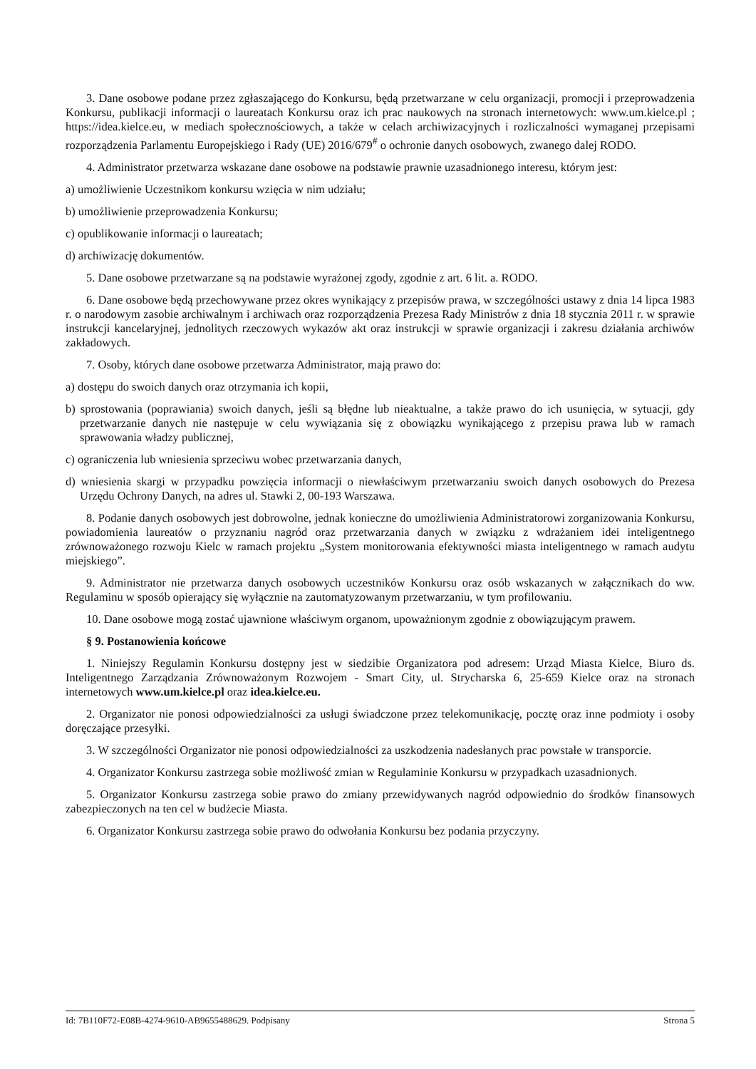3. Dane osobowe podane przez zgłaszającego do Konkursu, będą przetwarzane w celu organizacji, promocji i przeprowadzenia Konkursu, publikacji informacji o laureatach Konkursu oraz ich prac naukowych na stronach internetowych: www.um.kielce.pl ; https://idea.kielce.eu, w mediach społecznościowych, a także w celach archiwizacyjnych i rozliczalności wymaganej przepisami rozporządzenia Parlamentu Europejskiego i Rady (UE) 2016/679<sup>#</sup> o ochronie danych osobowych, zwanego dalej RODO.
4. Administrator przetwarza wskazane dane osobowe na podstawie prawnie uzasadnionego interesu, którym jest:
a) umożliwienie Uczestnikom konkursu wzięcia w nim udziału;
b) umożliwienie przeprowadzenia Konkursu;
c) opublikowanie informacji o laureatach;
d) archiwizację dokumentów.
5. Dane osobowe przetwarzane są na podstawie wyrażonej zgody, zgodnie z art. 6 lit. a. RODO.
6. Dane osobowe będą przechowywane przez okres wynikający z przepisów prawa, w szczególności ustawy z dnia 14 lipca 1983 r. o narodowym zasobie archiwalnym i archiwach oraz rozporządzenia Prezesa Rady Ministrów z dnia 18 stycznia 2011 r. w sprawie instrukcji kancelaryjnej, jednolitych rzeczowych wykazów akt oraz instrukcji w sprawie organizacji i zakresu działania archiwów zakładowych.
7. Osoby, których dane osobowe przetwarza Administrator, mają prawo do:
a) dostępu do swoich danych oraz otrzymania ich kopii,
b) sprostowania (poprawiania) swoich danych, jeśli są błędne lub nieaktualne, a także prawo do ich usunięcia, w sytuacji, gdy przetwarzanie danych nie następuje w celu wywiązania się z obowiązku wynikającego z przepisu prawa lub w ramach sprawowania władzy publicznej,
c) ograniczenia lub wniesienia sprzeciwu wobec przetwarzania danych,
d) wniesienia skargi w przypadku powzięcia informacji o niewłaściwym przetwarzaniu swoich danych osobowych do Prezesa Urzędu Ochrony Danych, na adres ul. Stawki 2, 00-193 Warszawa.
8. Podanie danych osobowych jest dobrowolne, jednak konieczne do umożliwienia Administratorowi zorganizowania Konkursu, powiadomienia laureatów o przyznaniu nagród oraz przetwarzania danych w związku z wdrażaniem idei inteligentnego zrównoważonego rozwoju Kielc w ramach projektu „System monitorowania efektywności miasta inteligentnego w ramach audytu miejskiego”.
9. Administrator nie przetwarza danych osobowych uczestników Konkursu oraz osób wskazanych w załącznikach do ww. Regulaminu w sposób opierający się wyłącznie na zautomatyzowanym przetwarzaniu, w tym profilowaniu.
10. Dane osobowe mogą zostać ujawnione właściwym organom, upoważnionym zgodnie z obowiązującym prawem.
§ 9. Postanowienia końcowe
1. Niniejszy Regulamin Konkursu dostępny jest w siedzibie Organizatora pod adresem: Urząd Miasta Kielce, Biuro ds. Inteligentnego Zarządzania Zrównoważonym Rozwojem - Smart City, ul. Strycharska 6, 25-659 Kielce oraz na stronach internetowych www.um.kielce.pl oraz idea.kielce.eu.
2. Organizator nie ponosi odpowiedzialności za usługi świadczone przez telekomunikację, pocztę oraz inne podmioty i osoby doręczające przesyłki.
3. W szczególności Organizator nie ponosi odpowiedzialności za uszkodzenia nadesłanych prac powstałe w transporcie.
4. Organizator Konkursu zastrzega sobie możliwość zmian w Regulaminie Konkursu w przypadkach uzasadnionych.
5. Organizator Konkursu zastrzega sobie prawo do zmiany przewidywanych nagród odpowiednio do środków finansowych zabezpieczonych na ten cel w budżecie Miasta.
6. Organizator Konkursu zastrzega sobie prawo do odwołania Konkursu bez podania przyczyny.
Id: 7B110F72-E08B-4274-9610-AB9655488629. Podpisany Strona 5